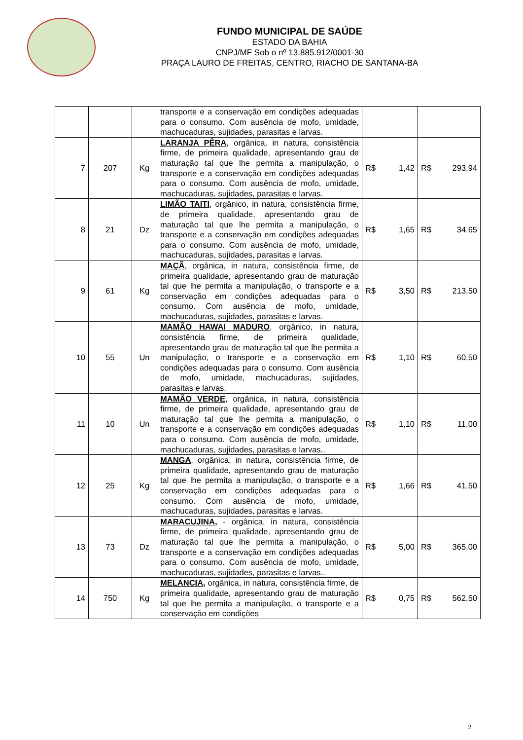FUNDO MUNICIPAL DE SAÚDE
ESTADO DA BAHIA
CNPJ/MF Sob o nº 13.885.912/0001-30
PRAÇA LAURO DE FREITAS, CENTRO, RIACHO DE SANTANA-BA
| | | | transporte e a conservação em condições adequadas para o consumo. Com ausência de mofo, umidade, machucaduras, sujidades, parasitas e larvas. | | |
| 7 | 207 | Kg | LARANJA PÊRA , orgânica, in natura, consistência firme, de primeira qualidade, apresentando grau de maturação tal que lhe permita a manipulação, o transporte e a conservação em condições adequadas para o consumo. Com ausência de mofo, umidade, machucaduras, sujidades, parasitas e larvas. | R$ 1,42 | R$ 293,94 |
| 8 | 21 | Dz | LIMÃO TAITI , orgânico, in natura, consistência firme, de primeira qualidade, apresentando grau de maturação tal que lhe permita a manipulação, o transporte e a conservação em condições adequadas para o consumo. Com ausência de mofo, umidade, machucaduras, sujidades, parasitas e larvas. | R$ 1,65 | R$ 34,65 |
| 9 | 61 | Kg | MAÇÃ , orgânica, in natura, consistência firme, de primeira qualidade, apresentando grau de maturação tal que lhe permita a manipulação, o transporte e a conservação em condições adequadas para o consumo. Com ausência de mofo, umidade, machucaduras, sujidades, parasitas e larvas. | R$ 3,50 | R$ 213,50 |
| 10 | 55 | Un | MAMÃO HAWAI MADURO , orgânico, in natura, consistência firme, de primeira qualidade, apresentando grau de maturação tal que lhe permita a manipulação, o transporte e a conservação em condições adequadas para o consumo. Com ausência de mofo, umidade, machucaduras, sujidades, parasitas e larvas. | R$ 1,10 | R$ 60,50 |
| 11 | 10 | Un | MAMÃO VERDE , orgânica, in natura, consistência firme, de primeira qualidade, apresentando grau de maturação tal que lhe permita a manipulação, o transporte e a conservação em condições adequadas para o consumo. Com ausência de mofo, umidade, machucaduras, sujidades, parasitas e larvas.. | R$ 1,10 | R$ 11,00 |
| 12 | 25 | Kg | MANGA , orgânica, in natura, consistência firme, de primeira qualidade, apresentando grau de maturação tal que lhe permita a manipulação, o transporte e a conservação em condições adequadas para o consumo. Com ausência de mofo, umidade, machucaduras, sujidades, parasitas e larvas. | R$ 1,66 | R$ 41,50 |
| 13 | 73 | Dz | MARACUJINA, - orgânica, in natura, consistência firme, de primeira qualidade, apresentando grau de maturação tal que lhe permita a manipulação, o transporte e a conservação em condições adequadas para o consumo. Com ausência de mofo, umidade, machucaduras, sujidades, parasitas e larvas.. | R$ 5,00 | R$ 365,00 |
| 14 | 750 | Kg | MELANCIA, orgânica, in natura, consistência firme, de primeira qualidade, apresentando grau de maturação tal que lhe permita a manipulação, o transporte e a conservação em condições | R$ 0,75 | R$ 562,50 |
2